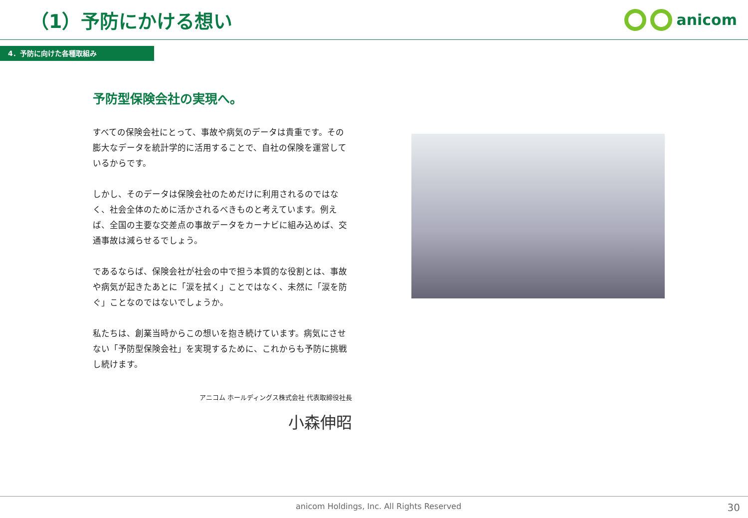（1）予防にかける想い
anicom
4．予防に向けた各種取組み
予防型保険会社の実現へ。
すべての保険会社にとって、事故や病気のデータは貴重です。その膨大なデータを統計学的に活用することで、自社の保険を運営しているからです。
しかし、そのデータは保険会社のためだけに利用されるのではなく、社会全体のために活かされるべきものと考えています。例えば、全国の主要な交差点の事故データをカーナビに組み込めば、交通事故は減らせるでしょう。
であるならば、保険会社が社会の中で担う本質的な役割とは、事故や病気が起きたあとに「涙を拭く」ことではなく、未然に「涙を防ぐ」ことなのではないでしょうか。
私たちは、創業当時からこの想いを抱き続けています。病気にさせない「予防型保険会社」を実現するために、これからも予防に挑戦し続けます。
アニコム ホールディングス株式会社 代表取締役社長
小森伸昭
anicom Holdings, Inc. All Rights Reserved 30